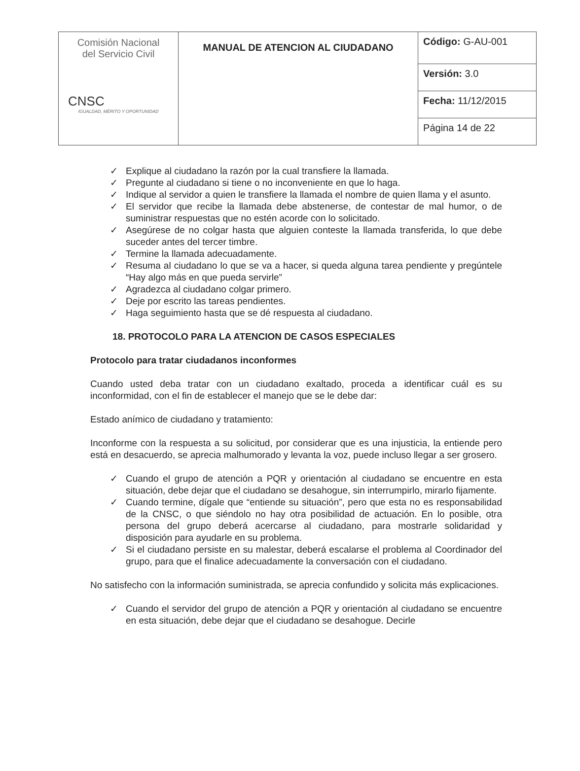| Comisión Nacional del Servicio Civil CNSC IGUALDAD, MÉRITO Y OPORTUNIDAD | MANUAL DE ATENCION AL CIUDADANO | Código: G-AU-001 |
| | | Versión: 3.0 |
| | | Fecha: 11/12/2015 |
| | | Página 14 de 22 |
✓ Explique al ciudadano la razón por la cual transfiere la llamada.
✓ Pregunte al ciudadano si tiene o no inconveniente en que lo haga.
✓ Indique al servidor a quien le transfiere la llamada el nombre de quien llama y el asunto.
✓ El servidor que recibe la llamada debe abstenerse, de contestar de mal humor, o de suministrar respuestas que no estén acorde con lo solicitado.
✓ Asegúrese de no colgar hasta que alguien conteste la llamada transferida, lo que debe suceder antes del tercer timbre.
✓ Termine la llamada adecuadamente.
✓ Resuma al ciudadano lo que se va a hacer, si queda alguna tarea pendiente y pregúntele “Hay algo más en que pueda servirle”
✓ Agradezca al ciudadano colgar primero.
✓ Deje por escrito las tareas pendientes.
✓ Haga seguimiento hasta que se dé respuesta al ciudadano.
18. PROTOCOLO PARA LA ATENCION DE CASOS ESPECIALES
Protocolo para tratar ciudadanos inconformes
Cuando usted deba tratar con un ciudadano exaltado, proceda a identificar cuál es su inconformidad, con el fin de establecer el manejo que se le debe dar:
Estado anímico de ciudadano y tratamiento:
Inconforme con la respuesta a su solicitud, por considerar que es una injusticia, la entiende pero está en desacuerdo, se aprecia malhumorado y levanta la voz, puede incluso llegar a ser grosero.
✓ Cuando el grupo de atención a PQR y orientación al ciudadano se encuentre en esta situación, debe dejar que el ciudadano se desahogue, sin interrumpirlo, mirarlo fijamente.
✓ Cuando termine, dígale que “entiende su situación”, pero que esta no es responsabilidad de la CNSC, o que siéndolo no hay otra posibilidad de actuación. En lo posible, otra persona del grupo deberá acercarse al ciudadano, para mostrarle solidaridad y disposición para ayudarle en su problema.
✓ Si el ciudadano persiste en su malestar, deberá escalarse el problema al Coordinador del grupo, para que el finalice adecuadamente la conversación con el ciudadano.
No satisfecho con la información suministrada, se aprecia confundido y solicita más explicaciones.
✓ Cuando el servidor del grupo de atención a PQR y orientación al ciudadano se encuentre en esta situación, debe dejar que el ciudadano se desahogue. Decirle